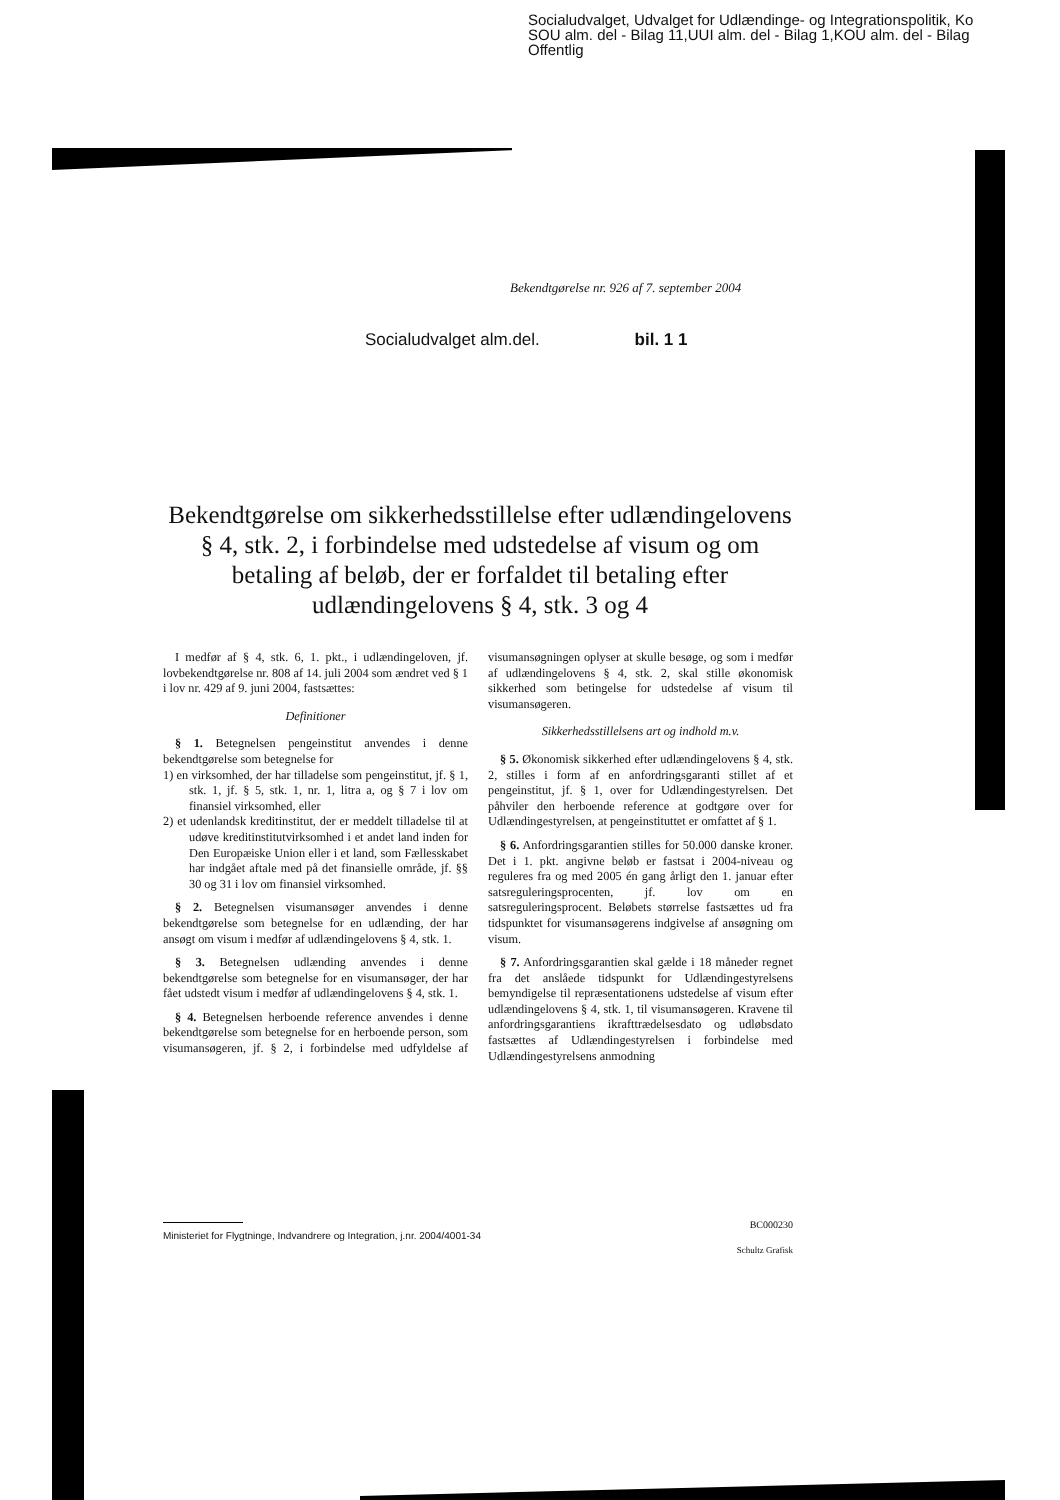Socialudvalget, Udvalget for Udlændinge- og Integrationspolitik, Ko
SOU alm. del - Bilag 11,UUI alm. del - Bilag 1,KOU alm. del - Bilag
Offentlig
Bekendtgørelse nr. 926 af 7. september 2004
Socialudvalget alm.del. bil. 1 1
Bekendtgørelse om sikkerhedsstillelse efter udlændingelovens § 4, stk. 2, i forbindelse med udstedelse af visum og om betaling af beløb, der er forfaldet til betaling efter udlændingelovens § 4, stk. 3 og 4
I medfør af § 4, stk. 6, 1. pkt., i udlændingeloven, jf. lovbekendtgørelse nr. 808 af 14. juli 2004 som ændret ved § 1 i lov nr. 429 af 9. juni 2004, fastsættes:
Definitioner
§ 1. Betegnelsen pengeinstitut anvendes i denne bekendtgørelse som betegnelse for
1) en virksomhed, der har tilladelse som pengeinstitut, jf. § 1, stk. 1, jf. § 5, stk. 1, nr. 1, litra a, og § 7 i lov om finansiel virksomhed, eller
2) et udenlandsk kreditinstitut, der er meddelt tilladelse til at udøve kreditinstitutvirksomhed i et andet land inden for Den Europæiske Union eller i et land, som Fællesskabet har indgået aftale med på det finansielle område, jf. §§ 30 og 31 i lov om finansiel virksomhed.
§ 2. Betegnelsen visumansøger anvendes i denne bekendtgørelse som betegnelse for en udlænding, der har ansøgt om visum i medfør af udlændingelovens § 4, stk. 1.
§ 3. Betegnelsen udlænding anvendes i denne bekendtgørelse som betegnelse for en visumansøger, der har fået udstedt visum i medfør af udlændingelovens § 4, stk. 1.
§ 4. Betegnelsen herboende reference anvendes i denne bekendtgørelse som betegnelse for en herboende person, som visumansøgeren, jf. § 2, i forbindelse med udfyldelse af visumansøgningen oplyser at skulle besøge, og som i medfør af udlændingelovens § 4, stk. 2, skal stille økonomisk sikkerhed som betingelse for udstedelse af visum til visumansøgeren.
Sikkerhedsstillelsens art og indhold m.v.
§ 5. Økonomisk sikkerhed efter udlændingelovens § 4, stk. 2, stilles i form af en anfordringsgaranti stillet af et pengeinstitut, jf. § 1, over for Udlændingestyrelsen. Det påhviler den herboende reference at godtgøre over for Udlændingestyrelsen, at pengeinstituttet er omfattet af § 1.
§ 6. Anfordringsgarantien stilles for 50.000 danske kroner. Det i 1. pkt. angivne beløb er fastsat i 2004-niveau og reguleres fra og med 2005 én gang årligt den 1. januar efter satsreguleringsprocenten, jf. lov om en satsreguleringsprocent. Beløbets størrelse fastsættes ud fra tidspunktet for visumansøgerens indgivelse af ansøgning om visum.
§ 7. Anfordringsgarantien skal gælde i 18 måneder regnet fra det anslåede tidspunkt for Udlændingestyrelsens bemyndigelse til repræsentationens udstedelse af visum efter udlændingelovens § 4, stk. 1, til visumansøgeren. Kravene til anfordringsgarantiens ikrafttrædelsesdato og udløbsdato fastsættes af Udlændingestyrelsen i forbindelse med Udlændingestyrelsens anmodning
BC000230
Ministeriet for Flygtninge, Indvandrere og Integration, j.nr. 2004/4001-34
Schultz Grafisk